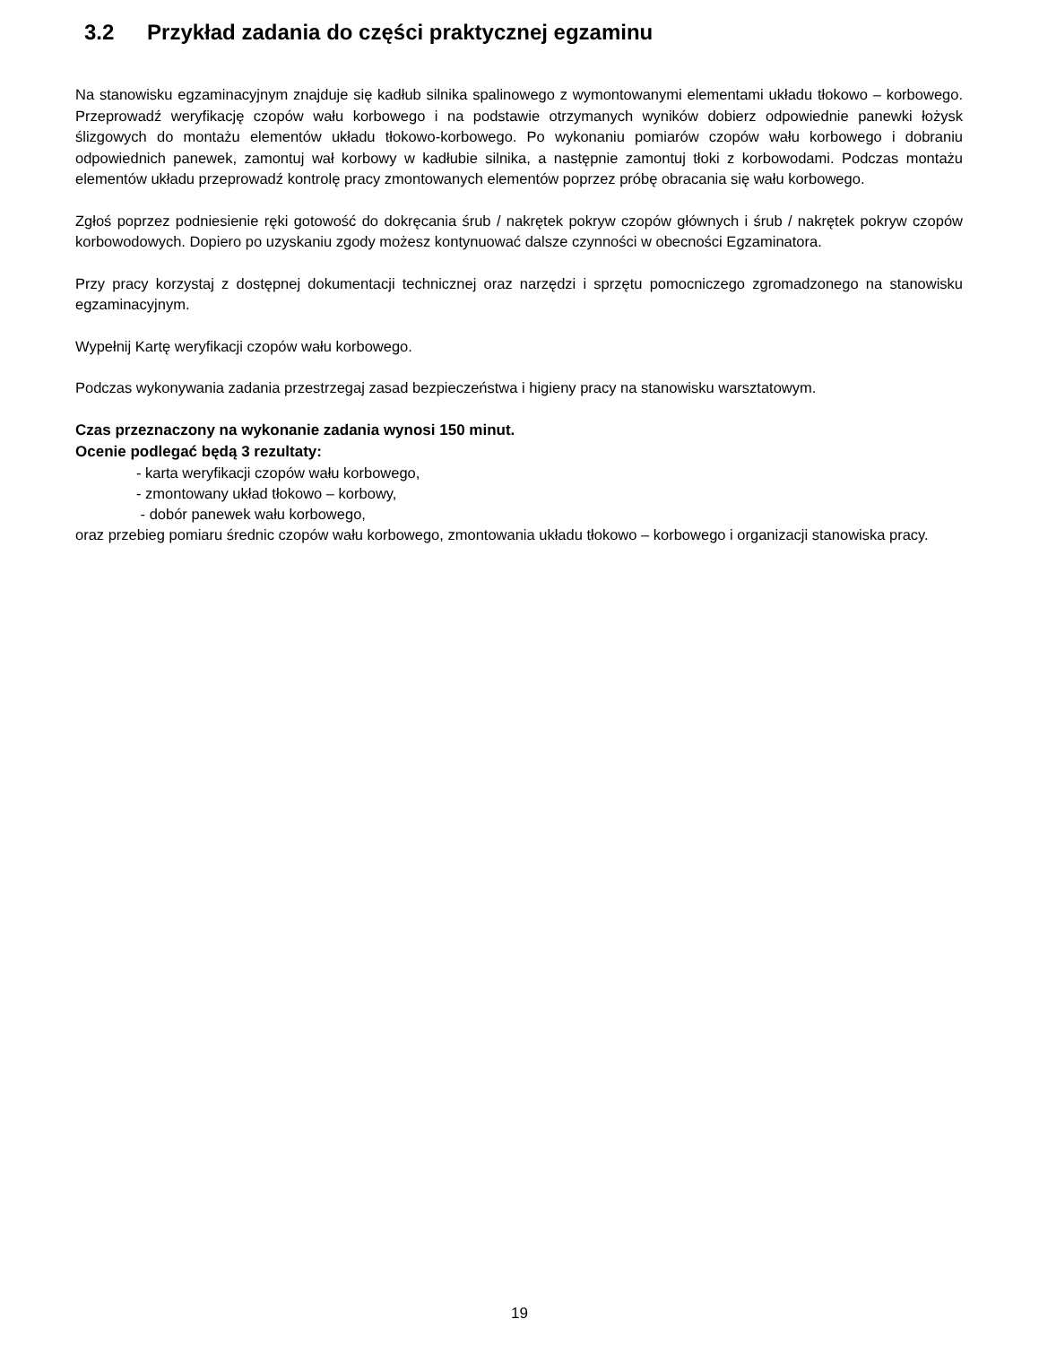3.2 Przykład zadania do części praktycznej egzaminu
Na stanowisku egzaminacyjnym znajduje się kadłub silnika spalinowego z wymontowanymi elementami układu tłokowo – korbowego. Przeprowadź weryfikację czopów wału korbowego i na podstawie otrzymanych wyników dobierz odpowiednie panewki łożysk ślizgowych do montażu elementów układu tłokowo-korbowego. Po wykonaniu pomiarów czopów wału korbowego i dobraniu odpowiednich panewek, zamontuj wał korbowy w kadłubie silnika, a następnie zamontuj tłoki z korbowodami. Podczas montażu elementów układu przeprowadź kontrolę pracy zmontowanych elementów poprzez próbę obracania się wału korbowego.
Zgłoś poprzez podniesienie ręki gotowość do dokręcania śrub / nakrętek pokryw czopów głównych i śrub / nakrętek pokryw czopów korbowodowych. Dopiero po uzyskaniu zgody możesz kontynuować dalsze czynności w obecności Egzaminatora.
Przy pracy korzystaj z dostępnej dokumentacji technicznej oraz narzędzi i sprzętu pomocniczego zgromadzonego na stanowisku egzaminacyjnym.
Wypełnij Kartę weryfikacji czopów wału korbowego.
Podczas wykonywania zadania przestrzegaj zasad bezpieczeństwa i higieny pracy na stanowisku warsztatowym.
Czas przeznaczony na wykonanie zadania wynosi 150 minut.
Ocenie podlegać będą 3 rezultaty:
- karta weryfikacji czopów wału korbowego,
- zmontowany układ tłokowo – korbowy,
- dobór panewek wału korbowego,
oraz przebieg pomiaru średnic czopów wału korbowego, zmontowania układu tłokowo – korbowego i organizacji stanowiska pracy.
19